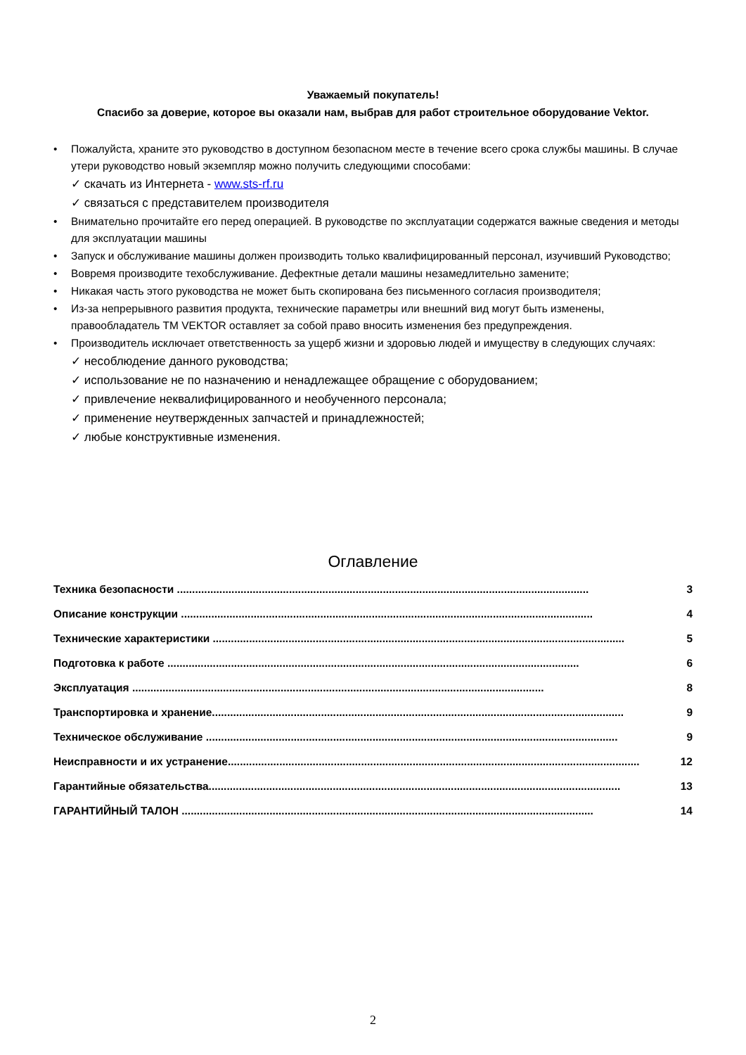Уважаемый покупатель!
Спасибо за доверие, которое вы оказали нам, выбрав для работ строительное оборудование Vektor.
• Пожалуйста, храните это руководство в доступном безопасном месте в течение всего срока службы машины. В случае утери руководство новый экземпляр можно получить следующими способами:
✓ скачать из Интернета - www.sts-rf.ru
✓ связаться с представителем производителя
• Внимательно прочитайте его перед операцией. В руководстве по эксплуатации содержатся важные сведения и методы для эксплуатации машины
• Запуск и обслуживание машины должен производить только квалифицированный персонал, изучивший Руководство;
• Вовремя производите техобслуживание. Дефектные детали машины незамедлительно замените;
• Никакая часть этого руководства не может быть скопирована без письменного согласия производителя;
• Из-за непрерывного развития продукта, технические параметры или внешний вид могут быть изменены, правообладатель ТМ VEKTOR оставляет за собой право вносить изменения без предупреждения.
• Производитель исключает ответственность за ущерб жизни и здоровью людей и имуществу в следующих случаях:
✓ несоблюдение данного руководства;
✓ использование не по назначению и ненадлежащее обращение с оборудованием;
✓ привлечение неквалифицированного и необученного персонала;
✓ применение неутвержденных запчастей и принадлежностей;
✓ любые конструктивные изменения.
Оглавление
Техника безопасности ........................................................................................................................................ 3
Описание конструкции ........................................................................................................................................ 4
Технические характеристики ........................................................................................................................................ 5
Подготовка к работе ........................................................................................................................................ 6
Эксплуатация ........................................................................................................................................ 8
Транспортировка и хранение........................................................................................................................................ 9
Техническое обслуживание ........................................................................................................................................ 9
Неисправности и их устранение........................................................................................................................................ 12
Гарантийные обязательства........................................................................................................................................ 13
ГАРАНТИЙНЫЙ ТАЛОН ........................................................................................................................................ 14
2